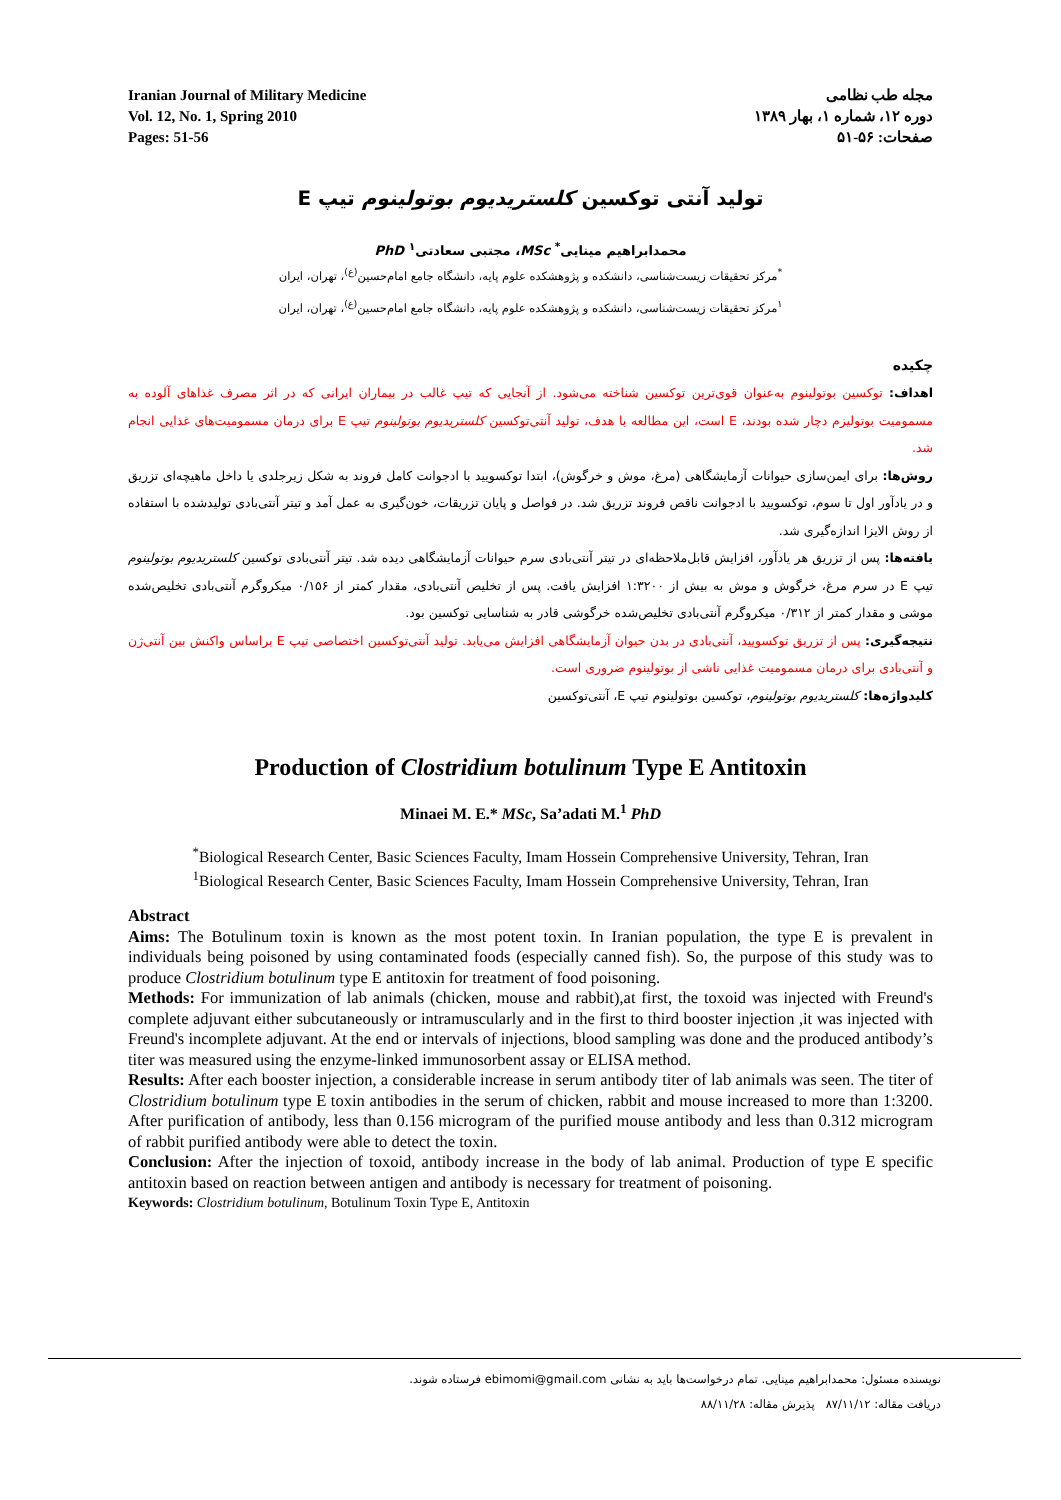Iranian Journal of Military Medicine
Vol. 12, No. 1, Spring 2010
Pages: 51-56
مجله طب نظامی
دوره ۱۲، شماره ۱، بهار ۱۳۸۹
صفحات: ۵۶-۵۱
تولید آنتی توکسین کلستریدیوم بوتولینوم تیپ E
محمدابراهیم مینایی<sup>*</sup> MSc، مجتبی سعادتی<sup>۱</sup> PhD
<sup>*</sup> مرکز تحقیقات زیست‌شناسی، دانشکده و پژوهشکده علوم پایه، دانشگاه جامع امام‌حسین<sup>(ع)</sup>، تهران، ایران
<sup>۱</sup> مرکز تحقیقات زیست‌شناسی، دانشکده و پژوهشکده علوم پایه، دانشگاه جامع امام‌حسین<sup>(ع)</sup>، تهران، ایران
چکیده
اهداف: توکسین بوتولینوم به‌عنوان قوی‌ترین توکسین شناخته می‌شود. از آنجایی که تیپ غالب در بیماران ایرانی که در اثر مصرف غذاهای آلوده به مسمومیت بوتولیزم دچار شده بودند، E است، این مطالعه با هدف، تولید آنتی‌توکسین کلستریدیوم بوتولینوم تیپ E برای درمان مسمومیت‌های غذایی انجام شد.
روش‌ها: برای ایمن‌سازی حیوانات آزمایشگاهی (مرغ، موش و خرگوش)، ابتدا توکسویید با ادجوانت کامل فروند به شکل زیرجلدی یا داخل ماهیچه‌ای تزریق و در یادآور اول تا سوم، توکسویید با ادجوانت ناقص فروند تزریق شد. در فواصل و پایان تزریقات، خون‌گیری به عمل آمد و تیتر آنتی‌بادی تولیدشده با استفاده از روش الایزا اندازه‌گیری شد.
یافته‌ها: پس از تزریق هر یادآور، افزایش قابل‌ملاحظه‌ای در تیتر آنتی‌بادی سرم حیوانات آزمایشگاهی دیده شد. تیتر آنتی‌بادی توکسین کلستریدیوم بوتولینوم تیپ E در سرم مرغ، خرگوش و موش به بیش از ۱:۳۲۰۰ افزایش یافت. پس از تخلیص آنتی‌بادی، مقدار کمتر از ۰/۱۵۶ میکروگرم آنتی‌بادی تخلیص‌شده موشی و مقدار کمتر از ۰/۳۱۲ میکروگرم آنتی‌بادی تخلیص‌شده خرگوشی قادر به شناسایی توکسین بود.
نتیجه‌گیری: پس از تزریق توکسویید، آنتی‌بادی در بدن حیوان آزمایشگاهی افزایش می‌یابد. تولید آنتی‌توکسین اختصاصی تیپ E براساس واکنش بین آنتی‌ژن و آنتی‌بادی برای درمان مسمومیت غذایی ناشی از بوتولینوم ضروری است.
کلیدواژه‌ها: کلستریدیوم بوتولینوم، توکسین بوتولینوم تیپ E، آنتی‌توکسین
Production of Clostridium botulinum Type E Antitoxin
Minaei M. E.* MSc, Sa’adati M.<sup>1</sup> PhD
<sup>*</sup> Biological Research Center, Basic Sciences Faculty, Imam Hossein Comprehensive University, Tehran, Iran
<sup>1</sup> Biological Research Center, Basic Sciences Faculty, Imam Hossein Comprehensive University, Tehran, Iran
Abstract
Aims: The Botulinum toxin is known as the most potent toxin. In Iranian population, the type E is prevalent in individuals being poisoned by using contaminated foods (especially canned fish). So, the purpose of this study was to produce Clostridium botulinum type E antitoxin for treatment of food poisoning.
Methods: For immunization of lab animals (chicken, mouse and rabbit),at first, the toxoid was injected with Freund's complete adjuvant either subcutaneously or intramuscularly and in the first to third booster injection ,it was injected with Freund's incomplete adjuvant. At the end or intervals of injections, blood sampling was done and the produced antibody’s titer was measured using the enzyme-linked immunosorbent assay or ELISA method.
Results: After each booster injection, a considerable increase in serum antibody titer of lab animals was seen. The titer of Clostridium botulinum type E toxin antibodies in the serum of chicken, rabbit and mouse increased to more than 1:3200. After purification of antibody, less than 0.156 microgram of the purified mouse antibody and less than 0.312 microgram of rabbit purified antibody were able to detect the toxin.
Conclusion: After the injection of toxoid, antibody increase in the body of lab animal. Production of type E specific antitoxin based on reaction between antigen and antibody is necessary for treatment of poisoning.
Keywords: Clostridium botulinum, Botulinum Toxin Type E, Antitoxin
نویسنده مسئول: محمدابراهیم مینایی. تمام درخواست‌ها باید به نشانی ebimomi@gmail.com فرستاده شوند.
دریافت مقاله: ۸۷/۱۱/۱۲ پذیرش مقاله: ۸۸/۱۱/۲۸